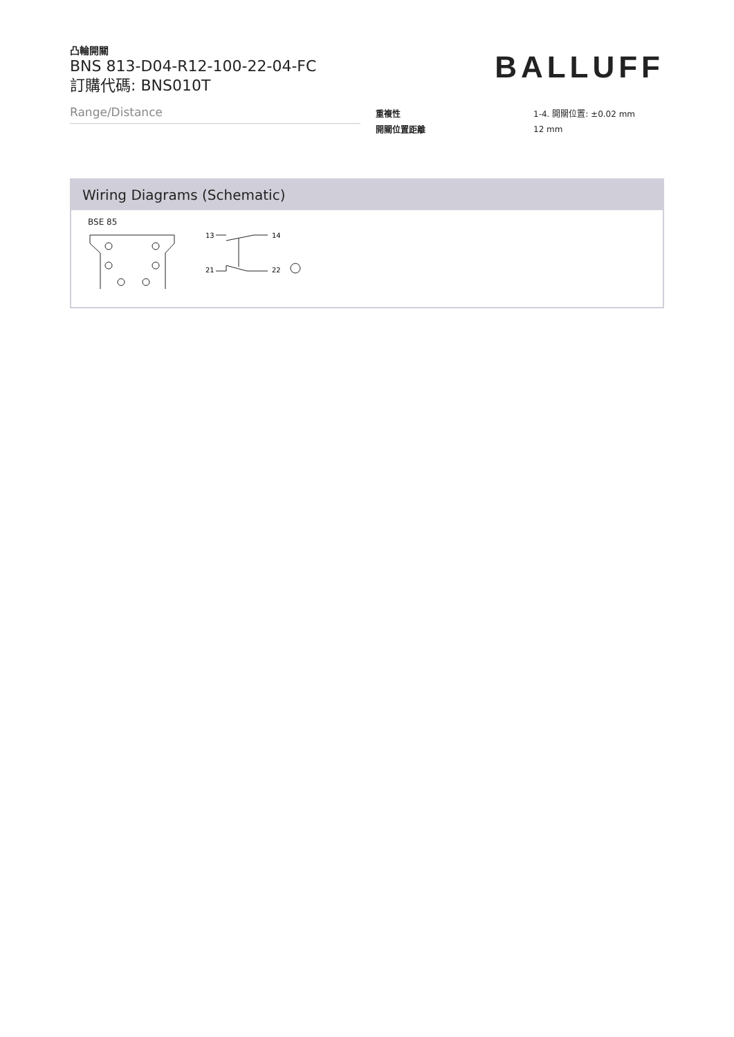凸輪開關
BNS 813-D04-R12-100-22-04-FC
訂購代碼: BNS010T
BALLUFF
Range/Distance
| 重複性 | 1-4. 開關位置: ±0.02 mm |
| 開關位置距離 | 12 mm |
Wiring Diagrams (Schematic)
BSE 85
13
14
21
22